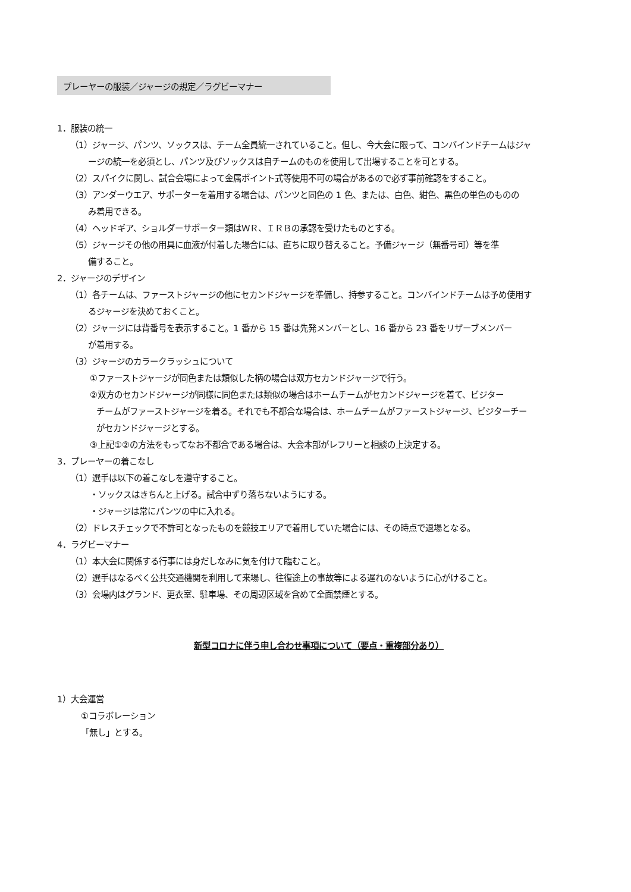プレーヤーの服装／ジャージの規定／ラグビーマナー
1．服装の統一
（1）ジャージ、パンツ、ソックスは、チーム全員統一されていること。但し、今大会に限って、コンバインドチームはジャ
ージの統一を必須とし、パンツ及びソックスは自チームのものを使用して出場することを可とする。
（2）スパイクに関し、試合会場によって金属ポイント式等使用不可の場合があるので必ず事前確認をすること。
（3）アンダーウエア、サポーターを着用する場合は、パンツと同色の 1 色、または、白色、紺色、黒色の単色のものの
み着用できる。
（4）ヘッドギア、ショルダーサポーター類はＷＲ、ＩＲＢの承認を受けたものとする。
（5）ジャージその他の用具に血液が付着した場合には、直ちに取り替えること。予備ジャージ（無番号可）等を準
備すること。
2．ジャージのデザイン
（1）各チームは、ファーストジャージの他にセカンドジャージを準備し、持参すること。コンバインドチームは予め使用す
るジャージを決めておくこと。
（2）ジャージには背番号を表示すること。1 番から 15 番は先発メンバーとし、16 番から 23 番をリザーブメンバー
が着用する。
（3）ジャージのカラークラッシュについて
①ファーストジャージが同色または類似した柄の場合は双方セカンドジャージで行う。
②双方のセカンドジャージが同様に同色または類似の場合はホームチームがセカンドジャージを着て、ビジター
チームがファーストジャージを着る。それでも不都合な場合は、ホームチームがファーストジャージ、ビジターチー
がセカンドジャージとする。
③上記①②の方法をもってなお不都合である場合は、大会本部がレフリーと相談の上決定する。
3．プレーヤーの着こなし
（1）選手は以下の着こなしを遵守すること。
・ソックスはきちんと上げる。試合中ずり落ちないようにする。
・ジャージは常にパンツの中に入れる。
（2）ドレスチェックで不許可となったものを競技エリアで着用していた場合には、その時点で退場となる。
4．ラグビーマナー
（1）本大会に関係する行事には身だしなみに気を付けて臨むこと。
（2）選手はなるべく公共交通機関を利用して来場し、往復途上の事故等による遅れのないように心がけること。
（3）会場内はグランド、更衣室、駐車場、その周辺区域を含めて全面禁煙とする。
新型コロナに伴う申し合わせ事項について（要点・重複部分あり）
1）大会運営
①コラボレーション
「無し」とする。